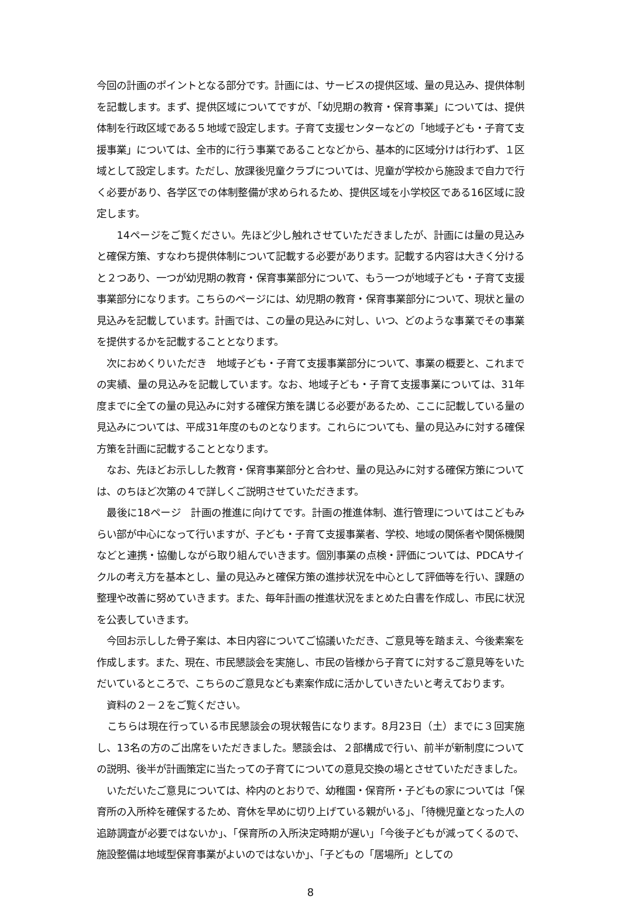今回の計画のポイントとなる部分です。計画には、サービスの提供区域、量の見込み、提供体制を記載します。まず、提供区域についてですが、「幼児期の教育・保育事業」については、提供体制を行政区域である５地域で設定します。子育て支援センターなどの「地域子ども・子育て支援事業」については、全市的に行う事業であることなどから、基本的に区域分けは行わず、１区域として設定します。ただし、放課後児童クラブについては、児童が学校から施設まで自力で行く必要があり、各学区での体制整備が求められるため、提供区域を小学校区である16区域に設定します。
　　14ページをご覧ください。先ほど少し触れさせていただきましたが、計画には量の見込みと確保方策、すなわち提供体制について記載する必要があります。記載する内容は大きく分けると２つあり、一つが幼児期の教育・保育事業部分について、もう一つが地域子ども・子育て支援事業部分になります。こちらのページには、幼児期の教育・保育事業部分について、現状と量の見込みを記載しています。計画では、この量の見込みに対し、いつ、どのような事業でその事業を提供するかを記載することとなります。
　次におめくりいただき　地域子ども・子育て支援事業部分について、事業の概要と、これまでの実績、量の見込みを記載しています。なお、地域子ども・子育て支援事業については、31年度までに全ての量の見込みに対する確保方策を講じる必要があるため、ここに記載している量の見込みについては、平成31年度のものとなります。これらについても、量の見込みに対する確保方策を計画に記載することとなります。
　なお、先ほどお示しした教育・保育事業部分と合わせ、量の見込みに対する確保方策については、のちほど次第の４で詳しくご説明させていただきます。
　最後に18ページ　計画の推進に向けてです。計画の推進体制、進行管理についてはこどもみらい部が中心になって行いますが、子ども・子育て支援事業者、学校、地域の関係者や関係機関などと連携・協働しながら取り組んでいきます。個別事業の点検・評価については、PDCAサイクルの考え方を基本とし、量の見込みと確保方策の進捗状況を中心として評価等を行い、課題の整理や改善に努めていきます。また、毎年計画の推進状況をまとめた白書を作成し、市民に状況を公表していきます。
　今回お示しした骨子案は、本日内容についてご協議いただき、ご意見等を踏まえ、今後素案を作成します。また、現在、市民懇談会を実施し、市民の皆様から子育てに対するご意見等をいただいているところで、こちらのご意見なども素案作成に活かしていきたいと考えております。
　資料の２－２をご覧ください。
　こちらは現在行っている市民懇談会の現状報告になります。8月23日（土）までに３回実施し、13名の方のご出席をいただきました。懇談会は、２部構成で行い、前半が新制度についての説明、後半が計画策定に当たっての子育てについての意見交換の場とさせていただきました。
　いただいたご意見については、枠内のとおりで、幼稚園・保育所・子どもの家については「保育所の入所枠を確保するため、育休を早めに切り上げている親がいる」、「待機児童となった人の追跡調査が必要ではないか」、「保育所の入所決定時期が遅い」「今後子どもが減ってくるので、施設整備は地域型保育事業がよいのではないか」、「子どもの「居場所」としての
8